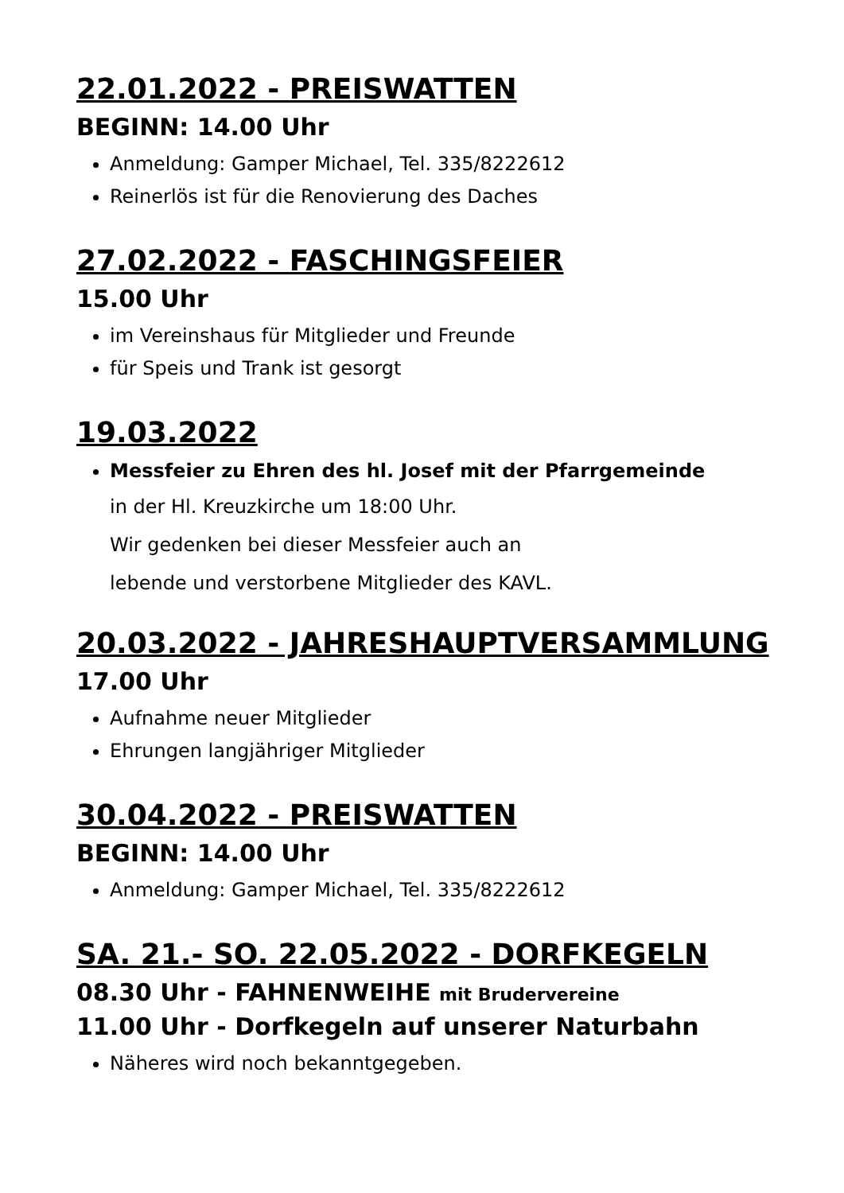22.01.2022 - PREISWATTEN
BEGINN: 14.00 Uhr
Anmeldung: Gamper Michael, Tel. 335/8222612
Reinerlös ist für die Renovierung des Daches
27.02.2022 - FASCHINGSFEIER
15.00 Uhr
im Vereinshaus für Mitglieder und Freunde
für Speis und Trank ist gesorgt
19.03.2022
Messfeier zu Ehren des hl. Josef mit der Pfarrgemeinde
in der Hl. Kreuzkirche um 18:00 Uhr.
Wir gedenken bei dieser Messfeier auch an
lebende und verstorbene Mitglieder des KAVL.
20.03.2022 - JAHRESHAUPTVERSAMMLUNG
17.00 Uhr
Aufnahme neuer Mitglieder
Ehrungen langjähriger Mitglieder
30.04.2022 - PREISWATTEN
BEGINN: 14.00 Uhr
Anmeldung: Gamper Michael, Tel. 335/8222612
SA. 21.- SO. 22.05.2022 - DORFKEGELN
08.30 Uhr - FAHNENWEIHE mit Brudervereine
11.00 Uhr - Dorfkegeln auf unserer Naturbahn
Näheres wird noch bekanntgegeben.